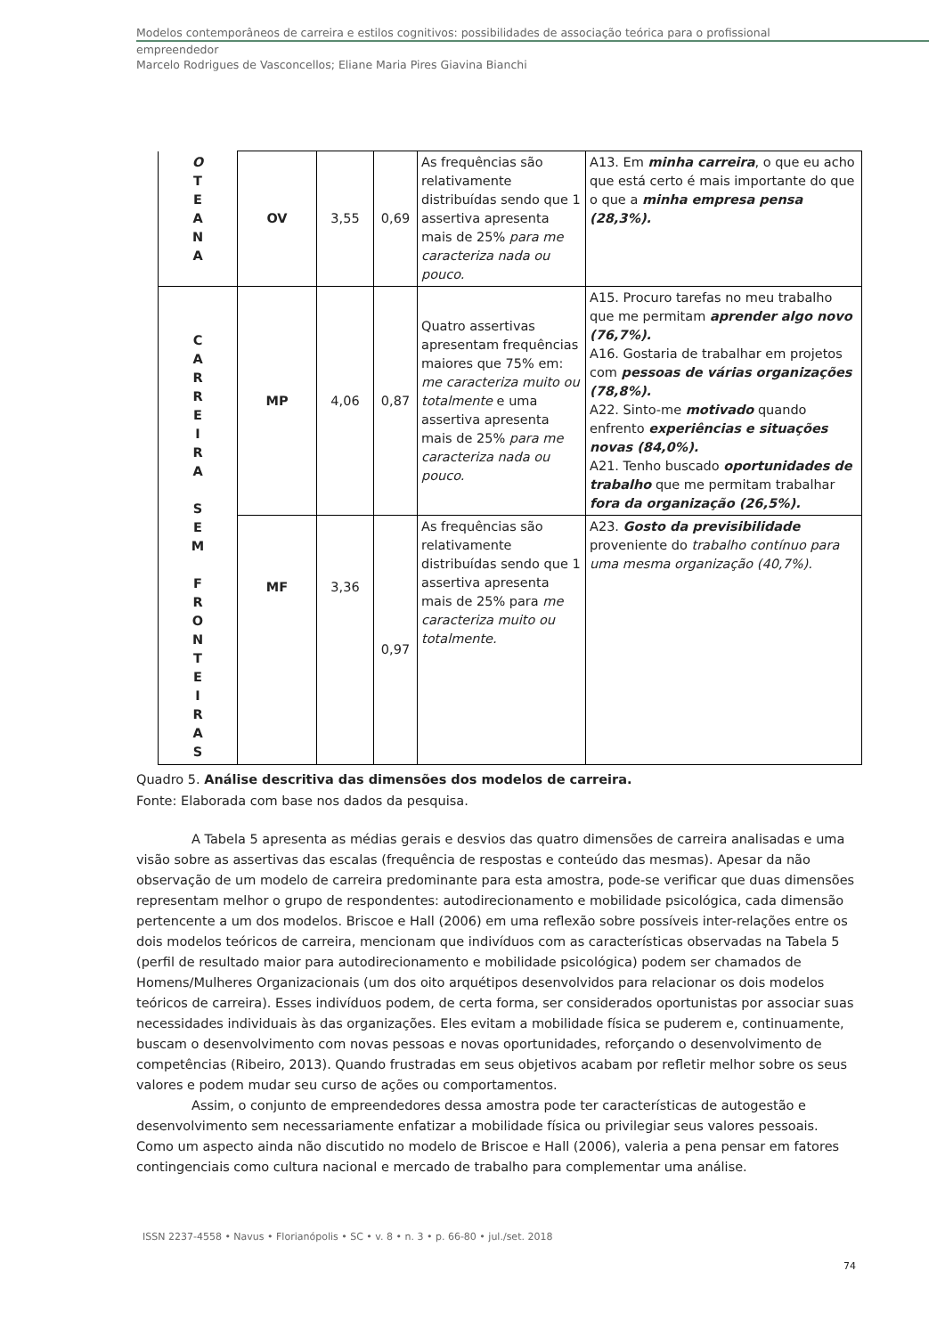Modelos contemporâneos de carreira e estilos cognitivos: possibilidades de associação teórica para o profissional
empreendedor
Marcelo Rodrigues de Vasconcellos; Eliane Maria Pires Giavina Bianchi
| O T E A N A | OV | 3,55 | 0,69 | As frequências são relativamente distribuídas sendo que 1 assertiva apresenta mais de 25% para me caracteriza nada ou pouco. | A13. Em minha carreira , o que eu acho que está certo é mais importante do que o que a minha empresa pensa (28,3%). |
| C A R R E I R A S E M F R O N T E I R A S | MP | 4,06 | 0,87 | Quatro assertivas apresentam frequências maiores que 75% em: me caracteriza muito ou totalmente e uma assertiva apresenta mais de 25% para me caracteriza nada ou pouco. | A15. Procuro tarefas no meu trabalho que me permitam aprender algo novo (76,7%). A16. Gostaria de trabalhar em projetos com pessoas de várias organizações (78,8%). A22. Sinto-me motivado quando enfrento experiências e situações novas (84,0%). A21. Tenho buscado oportunidades de trabalho que me permitam trabalhar fora da organização (26,5%). |
| | MF | 3,36 | 0,97 | As frequências são relativamente distribuídas sendo que 1 assertiva apresenta mais de 25% para me caracteriza muito ou totalmente. | A23. Gosto da previsibilidade proveniente do trabalho contínuo para uma mesma organização (40,7%). |
Quadro 5. Análise descritiva das dimensões dos modelos de carreira.
Fonte: Elaborada com base nos dados da pesquisa.
A Tabela 5 apresenta as médias gerais e desvios das quatro dimensões de carreira analisadas e uma visão sobre as assertivas das escalas (frequência de respostas e conteúdo das mesmas). Apesar da não observação de um modelo de carreira predominante para esta amostra, pode-se verificar que duas dimensões representam melhor o grupo de respondentes: autodirecionamento e mobilidade psicológica, cada dimensão pertencente a um dos modelos. Briscoe e Hall (2006) em uma reflexão sobre possíveis inter-relações entre os dois modelos teóricos de carreira, mencionam que indivíduos com as características observadas na Tabela 5 (perfil de resultado maior para autodirecionamento e mobilidade psicológica) podem ser chamados de Homens/Mulheres Organizacionais (um dos oito arquétipos desenvolvidos para relacionar os dois modelos teóricos de carreira). Esses indivíduos podem, de certa forma, ser considerados oportunistas por associar suas necessidades individuais às das organizações. Eles evitam a mobilidade física se puderem e, continuamente, buscam o desenvolvimento com novas pessoas e novas oportunidades, reforçando o desenvolvimento de competências (Ribeiro, 2013). Quando frustradas em seus objetivos acabam por refletir melhor sobre os seus valores e podem mudar seu curso de ações ou comportamentos.
Assim, o conjunto de empreendedores dessa amostra pode ter características de autogestão e desenvolvimento sem necessariamente enfatizar a mobilidade física ou privilegiar seus valores pessoais. Como um aspecto ainda não discutido no modelo de Briscoe e Hall (2006), valeria a pena pensar em fatores contingenciais como cultura nacional e mercado de trabalho para complementar uma análise.
ISSN 2237-4558 • Navus • Florianópolis • SC • v. 8 • n. 3 • p. 66-80 • jul./set. 2018
74